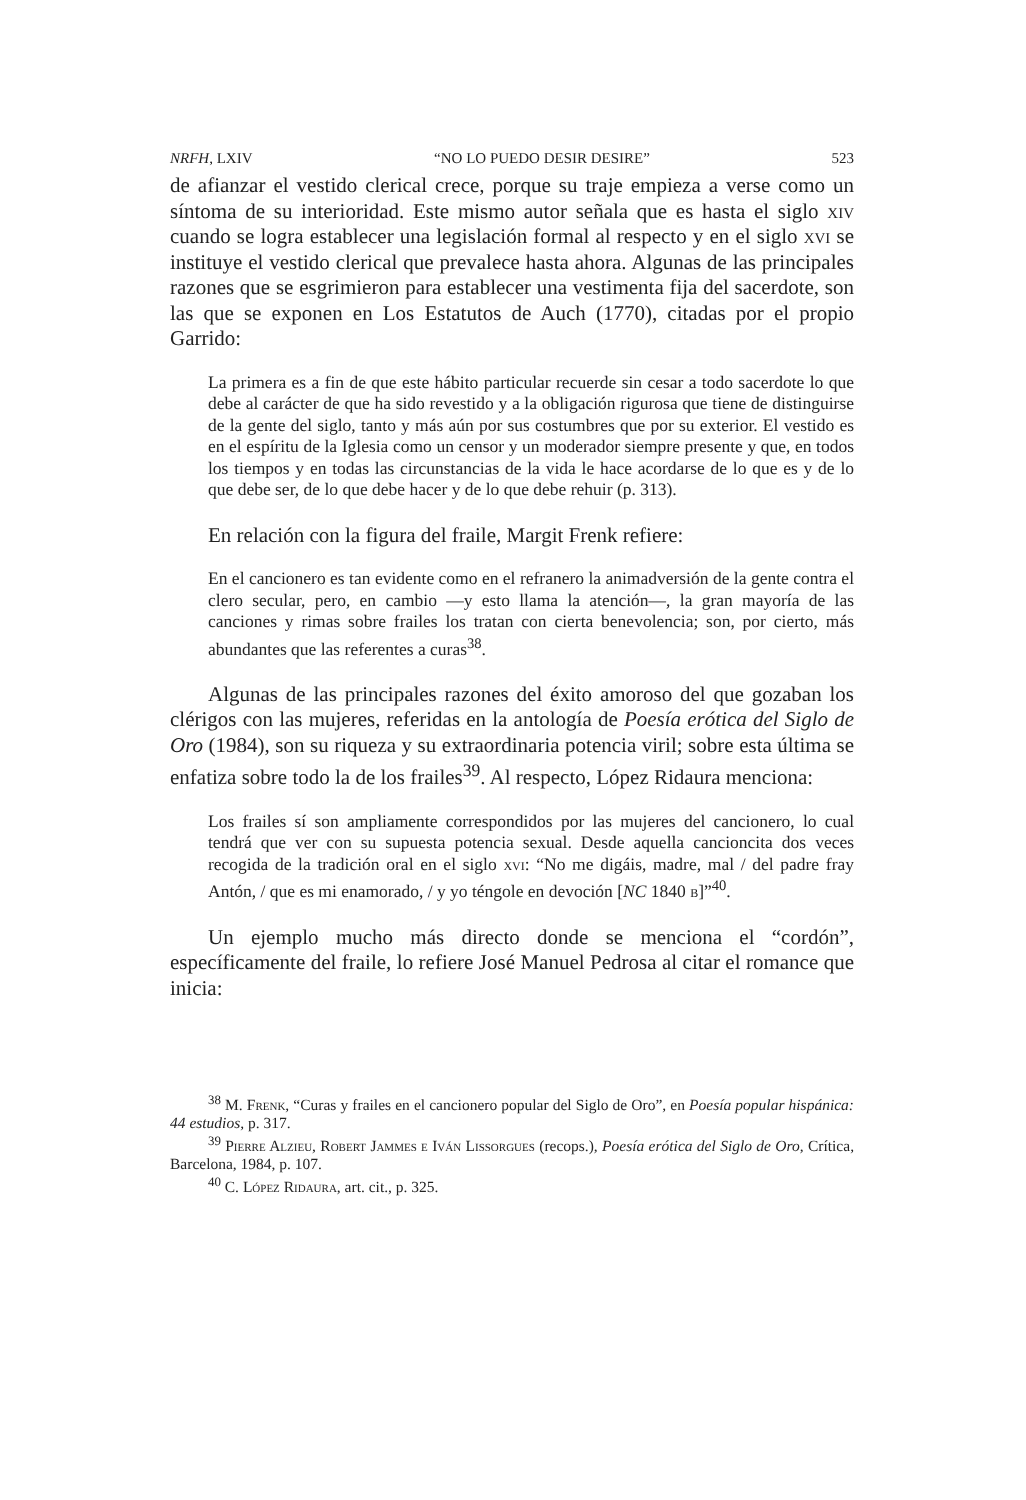NRFH, LXIV “NO LO PUEDO DESIR DESIRE” 523
de afianzar el vestido clerical crece, porque su traje empieza a verse como un síntoma de su interioridad. Este mismo autor señala que es hasta el siglo xiv cuando se logra establecer una legislación formal al respecto y en el siglo xvi se instituye el vestido clerical que prevalece hasta ahora. Algunas de las principales razones que se esgrimieron para establecer una vestimenta fija del sacerdote, son las que se exponen en Los Estatutos de Auch (1770), citadas por el propio Garrido:
La primera es a fin de que este hábito particular recuerde sin cesar a todo sacerdote lo que debe al carácter de que ha sido revestido y a la obligación rigurosa que tiene de distinguirse de la gente del siglo, tanto y más aún por sus costumbres que por su exterior. El vestido es en el espíritu de la Iglesia como un censor y un moderador siempre presente y que, en todos los tiempos y en todas las circunstancias de la vida le hace acordarse de lo que es y de lo que debe ser, de lo que debe hacer y de lo que debe rehuir (p. 313).
En relación con la figura del fraile, Margit Frenk refiere:
En el cancionero es tan evidente como en el refranero la animadversión de la gente contra el clero secular, pero, en cambio —y esto llama la atención—, la gran mayoría de las canciones y rimas sobre frailes los tratan con cierta benevolencia; son, por cierto, más abundantes que las referentes a curas<sup>38</sup>.
Algunas de las principales razones del éxito amoroso del que gozaban los clérigos con las mujeres, referidas en la antología de Poesía erótica del Siglo de Oro (1984), son su riqueza y su extraordinaria potencia viril; sobre esta última se enfatiza sobre todo la de los frailes<sup>39</sup>. Al respecto, López Ridaura menciona:
Los frailes sí son ampliamente correspondidos por las mujeres del cancionero, lo cual tendrá que ver con su supuesta potencia sexual. Desde aquella cancioncita dos veces recogida de la tradición oral en el siglo xvi: “No me digáis, madre, mal / del padre fray Antón, / que es mi enamorado, / y yo téngole en devoción [NC 1840 b]”<sup>40</sup>.
Un ejemplo mucho más directo donde se menciona el “cordón”, específicamente del fraile, lo refiere José Manuel Pedrosa al citar el romance que inicia:
<sup>38</sup> M. Frenk, “Curas y frailes en el cancionero popular del Siglo de Oro”, en Poesía popular hispánica: 44 estudios, p. 317.
<sup>39</sup> Pierre Alzieu, Robert Jammes e Iván Lissorgues (recops.), Poesía erótica del Siglo de Oro, Crítica, Barcelona, 1984, p. 107.
<sup>40</sup> C. López Ridaura, art. cit., p. 325.